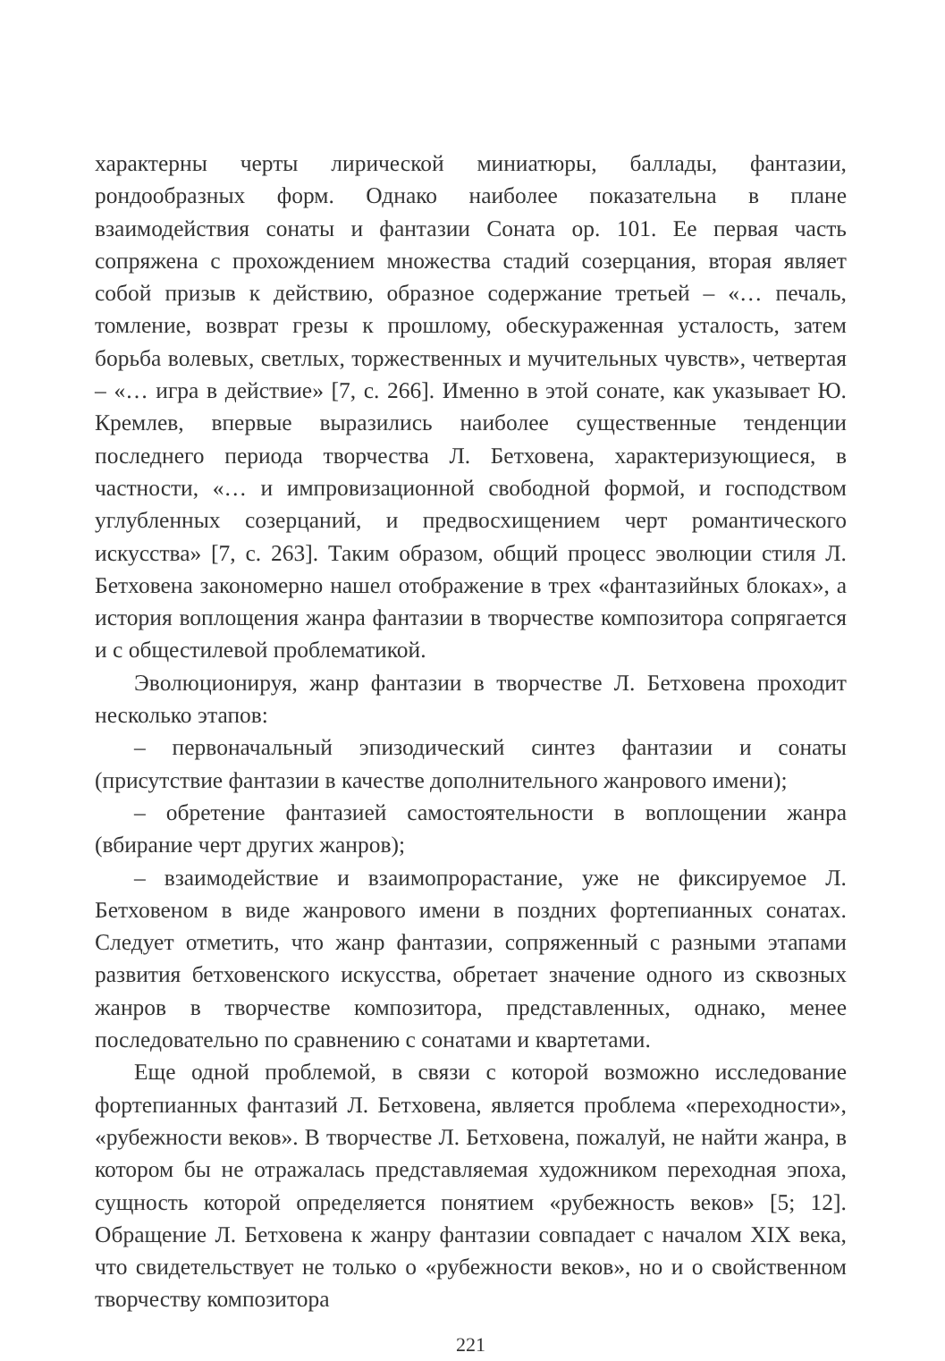характерны черты лирической миниатюры, баллады, фантазии, рондообразных форм. Однако наиболее показательна в плане взаимодействия сонаты и фантазии Соната ор. 101. Ее первая часть сопряжена с прохождением множества стадий созерцания, вторая являет собой призыв к действию, образное содержание третьей – «… печаль, томление, возврат грезы к прошлому, обескураженная усталость, затем борьба волевых, светлых, торжественных и мучительных чувств», четвертая – «… игра в действие» [7, с. 266]. Именно в этой сонате, как указывает Ю. Кремлев, впервые выразились наиболее существенные тенденции последнего периода творчества Л. Бетховена, характеризующиеся, в частности, «… и импровизационной свободной формой, и господством углубленных созерцаний, и предвосхищением черт романтического искусства» [7, с. 263]. Таким образом, общий процесс эволюции стиля Л. Бетховена закономерно нашел отображение в трех «фантазийных блоках», а история воплощения жанра фантазии в творчестве композитора сопрягается и с общестилевой проблематикой.
Эволюционируя, жанр фантазии в творчестве Л. Бетховена проходит несколько этапов:
– первоначальный эпизодический синтез фантазии и сонаты (присутствие фантазии в качестве дополнительного жанрового имени);
– обретение фантазией самостоятельности в воплощении жанра (вбирание черт других жанров);
– взаимодействие и взаимопрорастание, уже не фиксируемое Л. Бетховеном в виде жанрового имени в поздних фортепианных сонатах. Следует отметить, что жанр фантазии, сопряженный с разными этапами развития бетховенского искусства, обретает значение одного из сквозных жанров в творчестве композитора, представленных, однако, менее последовательно по сравнению с сонатами и квартетами.
Еще одной проблемой, в связи с которой возможно исследование фортепианных фантазий Л. Бетховена, является проблема «переходности», «рубежности веков». В творчестве Л. Бетховена, пожалуй, не найти жанра, в котором бы не отражалась представляемая художником переходная эпоха, сущность которой определяется понятием «рубежность веков» [5; 12]. Обращение Л. Бетховена к жанру фантазии совпадает с началом XIX века, что свидетельствует не только о «рубежности веков», но и о свойственном творчеству композитора
221